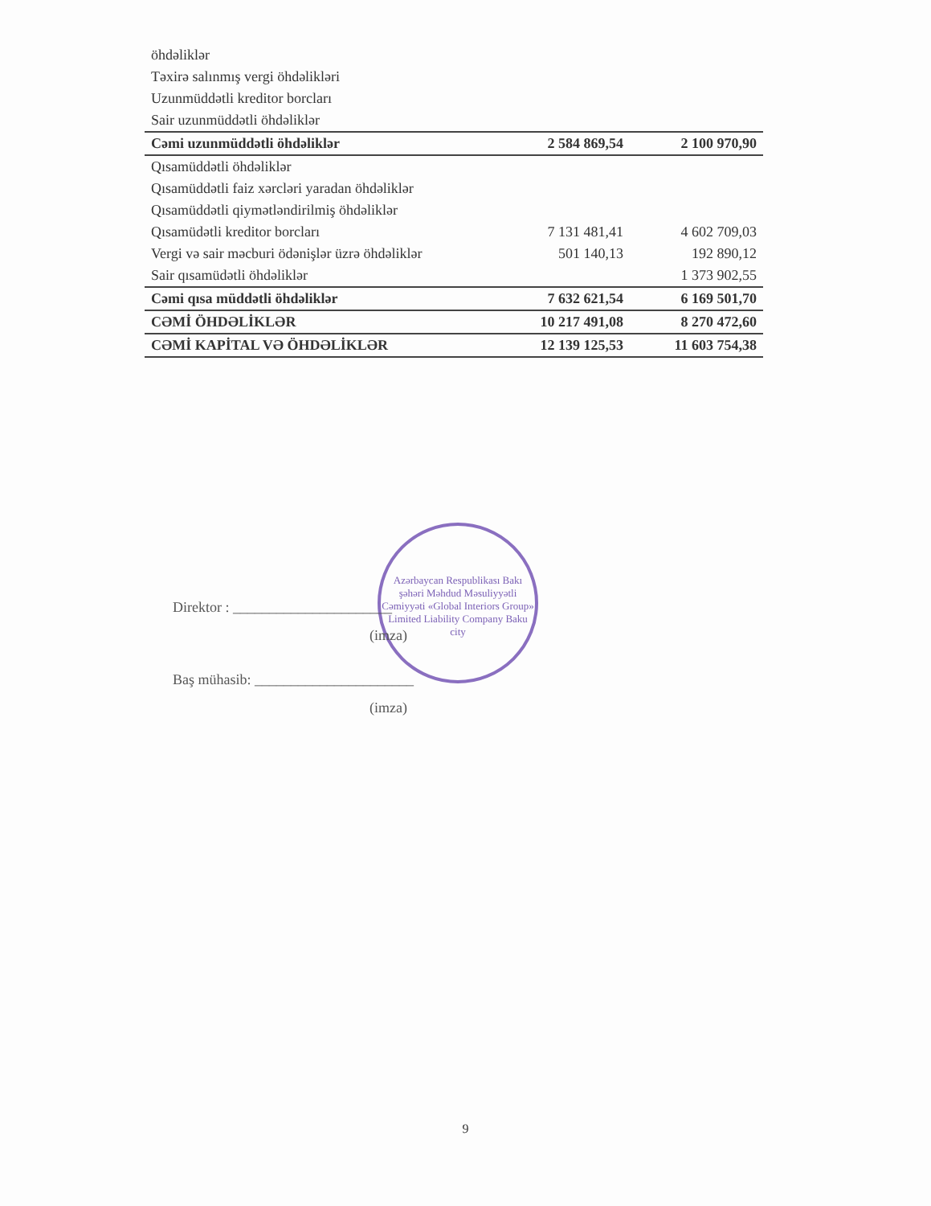| öhdəliklər | | |
| Təxirə salınmış vergi öhdəlikləri | | |
| Uzunmüddətli kreditor borcları | | |
| Sair uzunmüddətli öhdəliklər | | |
| Cəmi uzunmüddətli öhdəliklər | 2 584 869,54 | 2 100 970,90 |
| Qısamüddətli öhdəliklər | | |
| Qısamüddətli faiz xərcləri yaradan öhdəliklər | | |
| Qısamüddətli qiymətləndirilmiş öhdəliklər | | |
| Qısamüdətli kreditor borcları | 7 131 481,41 | 4 602 709,03 |
| Vergi və sair məcburi ödənişlər üzrə öhdəliklər | 501 140,13 | 192 890,12 |
| Sair qısamüdətli öhdəliklər | | 1 373 902,55 |
| Cəmi qısa müddətli öhdəliklər | 7 632 621,54 | 6 169 501,70 |
| CƏMİ ÖHDƏLİKLƏR | 10 217 491,08 | 8 270 472,60 |
| CƏMİ KAPİTAL VƏ ÖHDƏLİKLƏR | 12 139 125,53 | 11 603 754,38 |
Azərbaycan Respublikası Bakı şəhəri Məhdud Məsuliyyətli Cəmiyyəti «Global Interiors Group» Limited Liability Company Baku city
Direktor : ______________________
(imza)
Baş mühasib: ______________________
(imza)
9